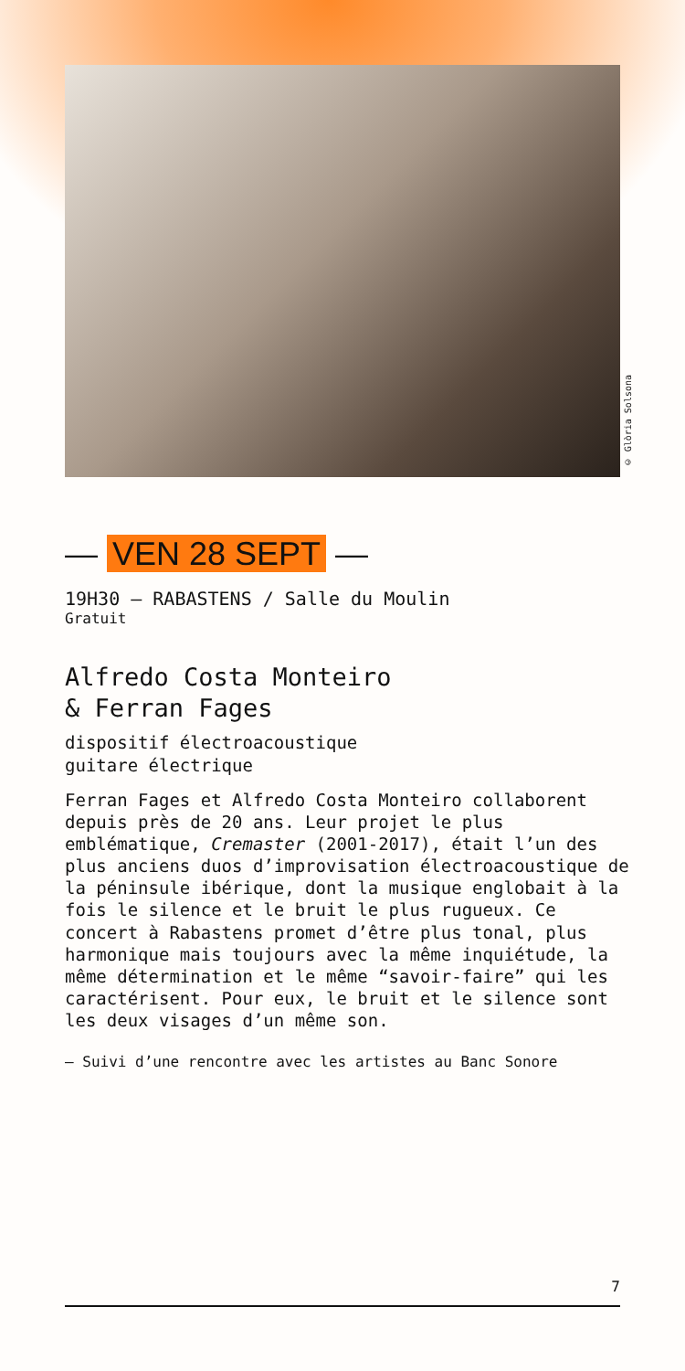© Glòria Solsona
— VEN 28 SEPT —
19H30 — RABASTENS / Salle du Moulin
Gratuit
Alfredo Costa Monteiro
& Ferran Fages
dispositif électroacoustique
guitare électrique
Ferran Fages et Alfredo Costa Monteiro collaborent depuis près de 20 ans. Leur projet le plus emblématique, Cremaster (2001-2017), était l’un des plus anciens duos d’improvisation électroacoustique de la péninsule ibérique, dont la musique englobait à la fois le silence et le bruit le plus rugueux. Ce concert à Rabastens promet d’être plus tonal, plus harmonique mais toujours avec la même inquiétude, la même détermination et le même “savoir-faire” qui les caractérisent. Pour eux, le bruit et le silence sont les deux visages d’un même son.
— Suivi d’une rencontre avec les artistes au Banc Sonore
7